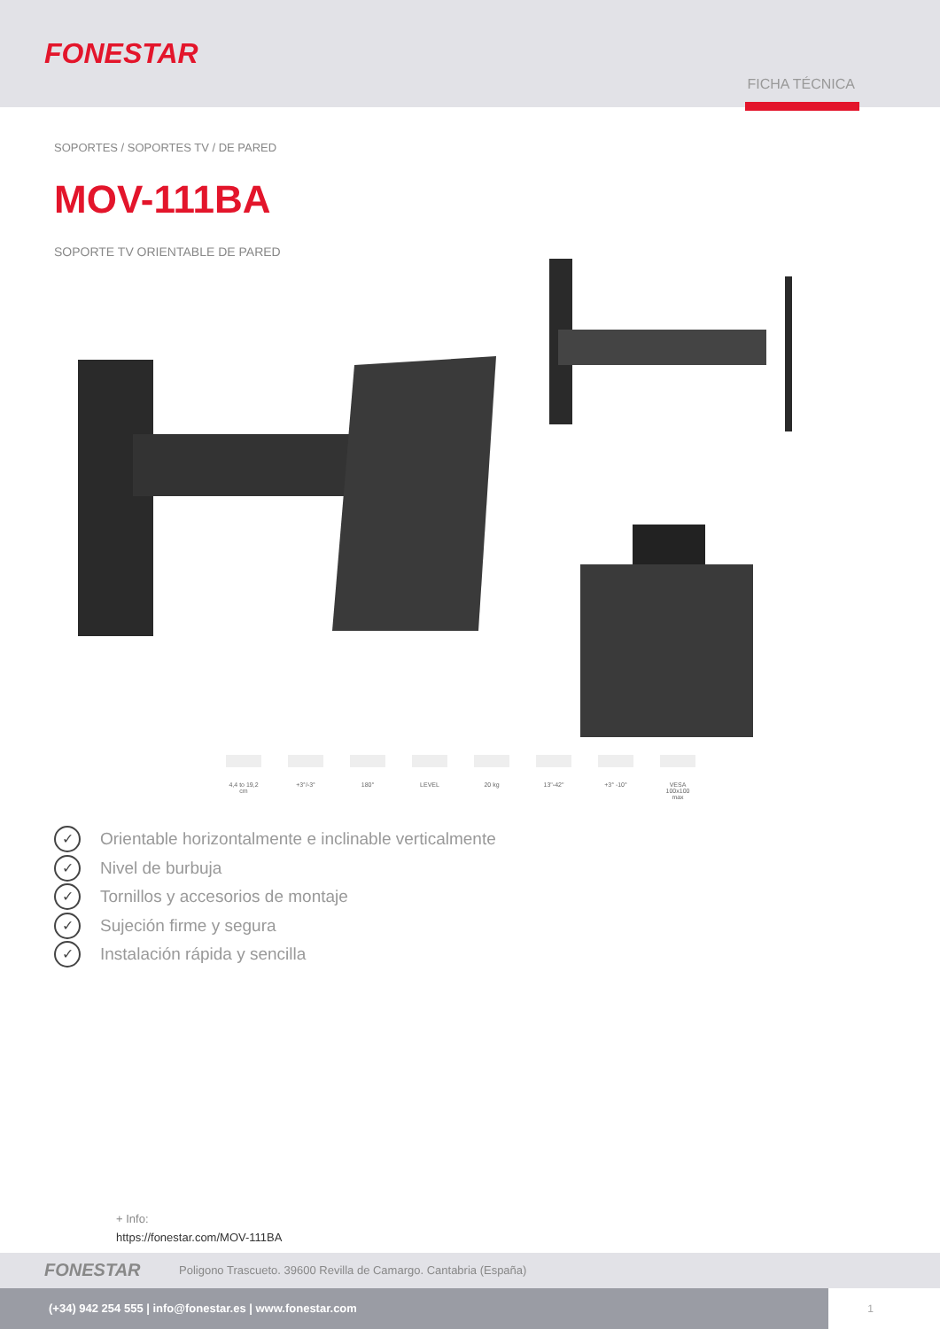FONESTAR
FICHA TÉCNICA
SOPORTES / SOPORTES TV / DE PARED
MOV-111BA
SOPORTE TV ORIENTABLE DE PARED
4,4 to 19,2 cm
+3°/-3° 180° LEVEL 20 kg 13"-42" +3° -10° VESA 100x100 max
✓ Orientable horizontalmente e inclinable verticalmente
✓ Nivel de burbuja
✓ Tornillos y accesorios de montaje
✓ Sujeción firme y segura
✓ Instalación rápida y sencilla
+ Info:
https://fonestar.com/MOV-111BA
FONESTAR Poligono Trascueto. 39600 Revilla de Camargo. Cantabria (España)
(+34) 942 254 555 | info@fonestar.es | www.fonestar.com
1